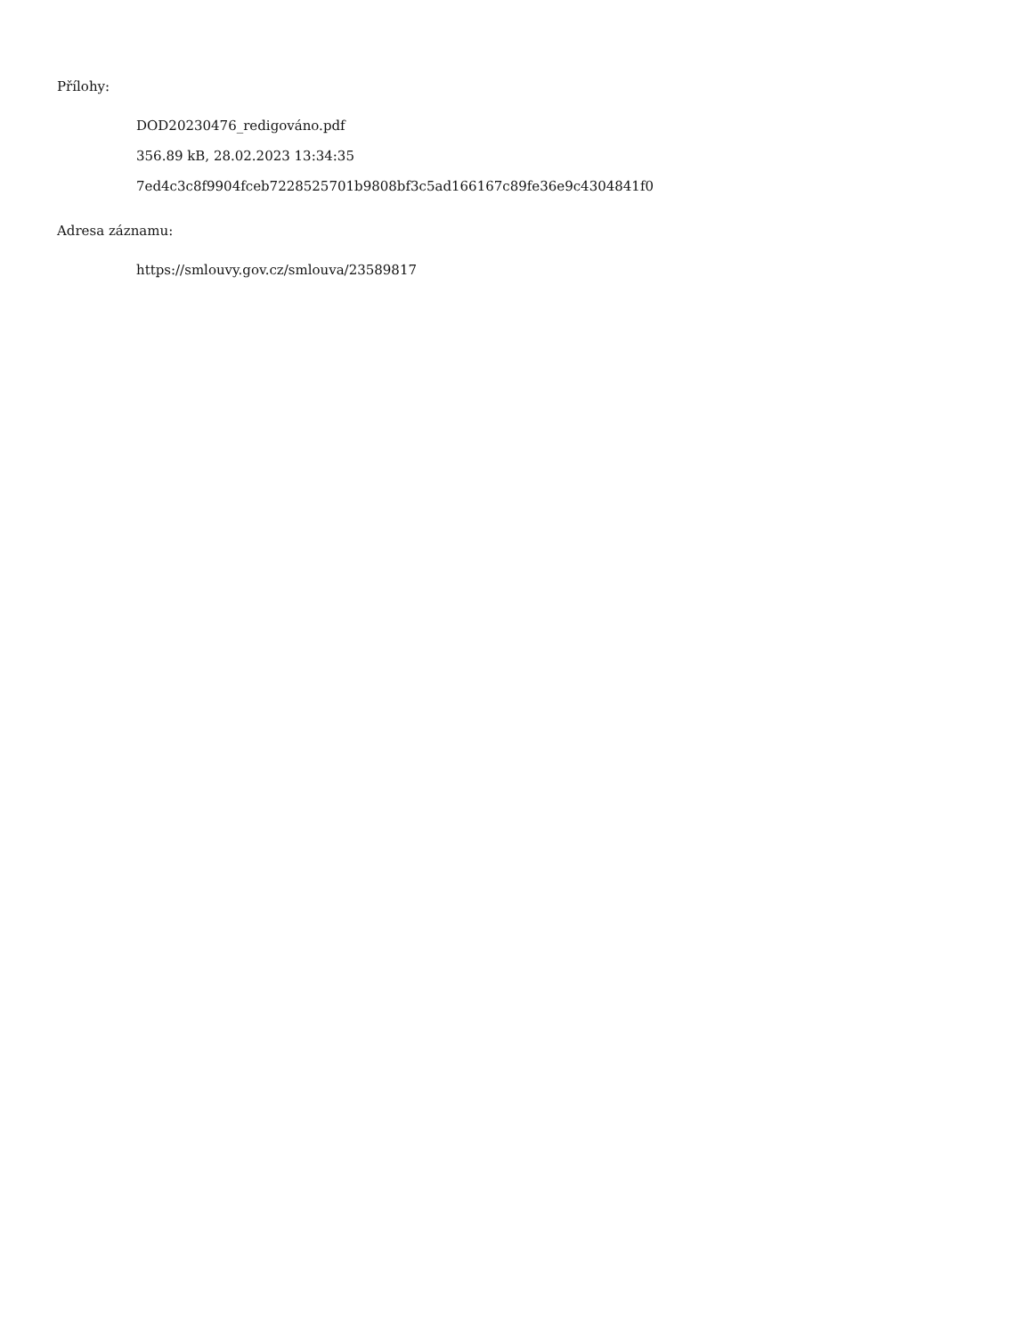Přílohy:
DOD20230476_redigováno.pdf
356.89 kB, 28.02.2023 13:34:35
7ed4c3c8f9904fceb7228525701b9808bf3c5ad166167c89fe36e9c4304841f0
Adresa záznamu:
https://smlouvy.gov.cz/smlouva/23589817